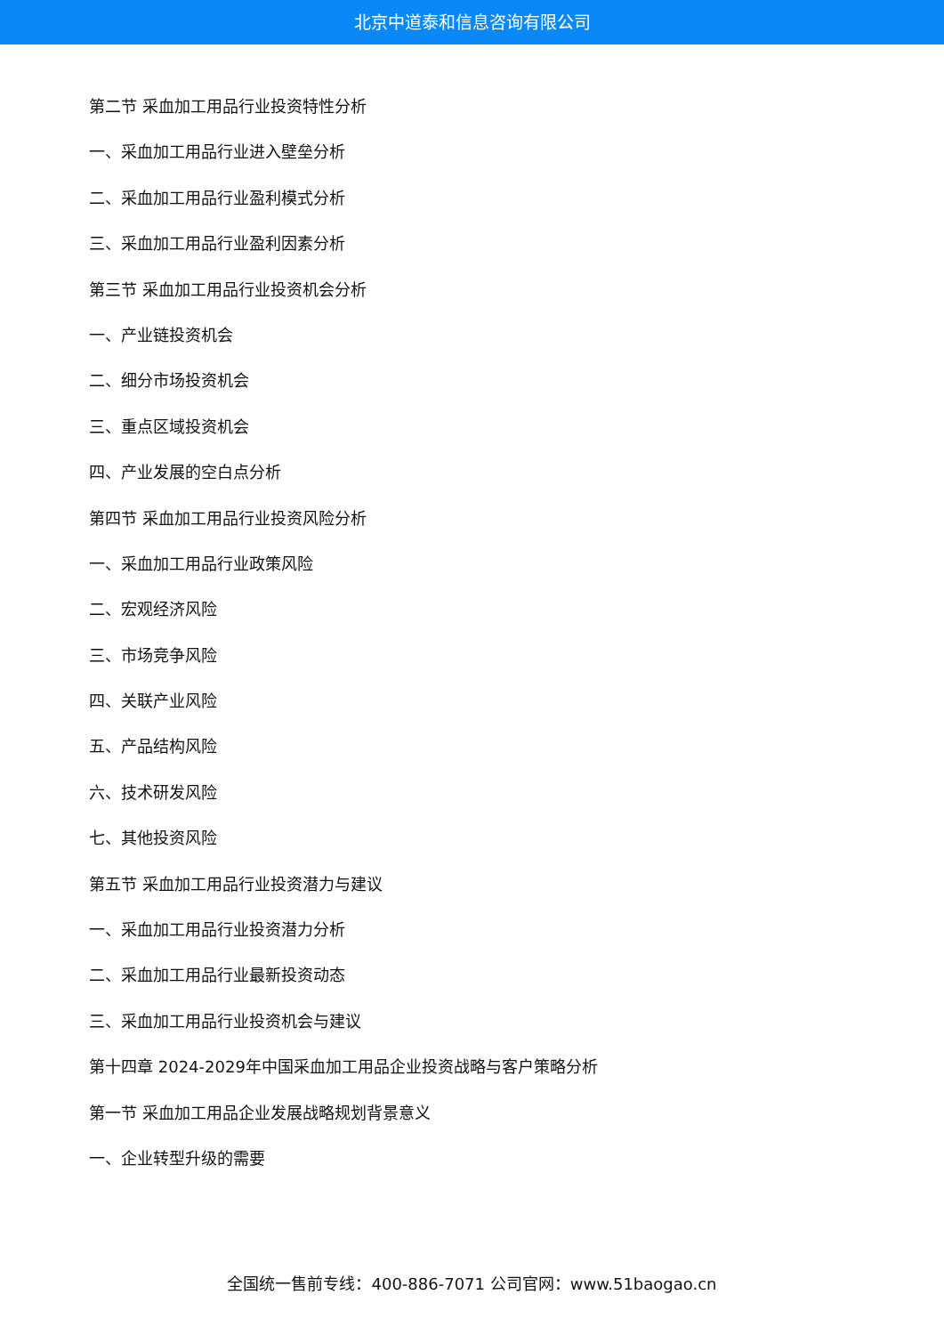北京中道泰和信息咨询有限公司
第二节 采血加工用品行业投资特性分析
一、采血加工用品行业进入壁垒分析
二、采血加工用品行业盈利模式分析
三、采血加工用品行业盈利因素分析
第三节 采血加工用品行业投资机会分析
一、产业链投资机会
二、细分市场投资机会
三、重点区域投资机会
四、产业发展的空白点分析
第四节 采血加工用品行业投资风险分析
一、采血加工用品行业政策风险
二、宏观经济风险
三、市场竞争风险
四、关联产业风险
五、产品结构风险
六、技术研发风险
七、其他投资风险
第五节 采血加工用品行业投资潜力与建议
一、采血加工用品行业投资潜力分析
二、采血加工用品行业最新投资动态
三、采血加工用品行业投资机会与建议
第十四章 2024-2029年中国采血加工用品企业投资战略与客户策略分析
第一节 采血加工用品企业发展战略规划背景意义
一、企业转型升级的需要
全国统一售前专线：400-886-7071 公司官网：www.51baogao.cn